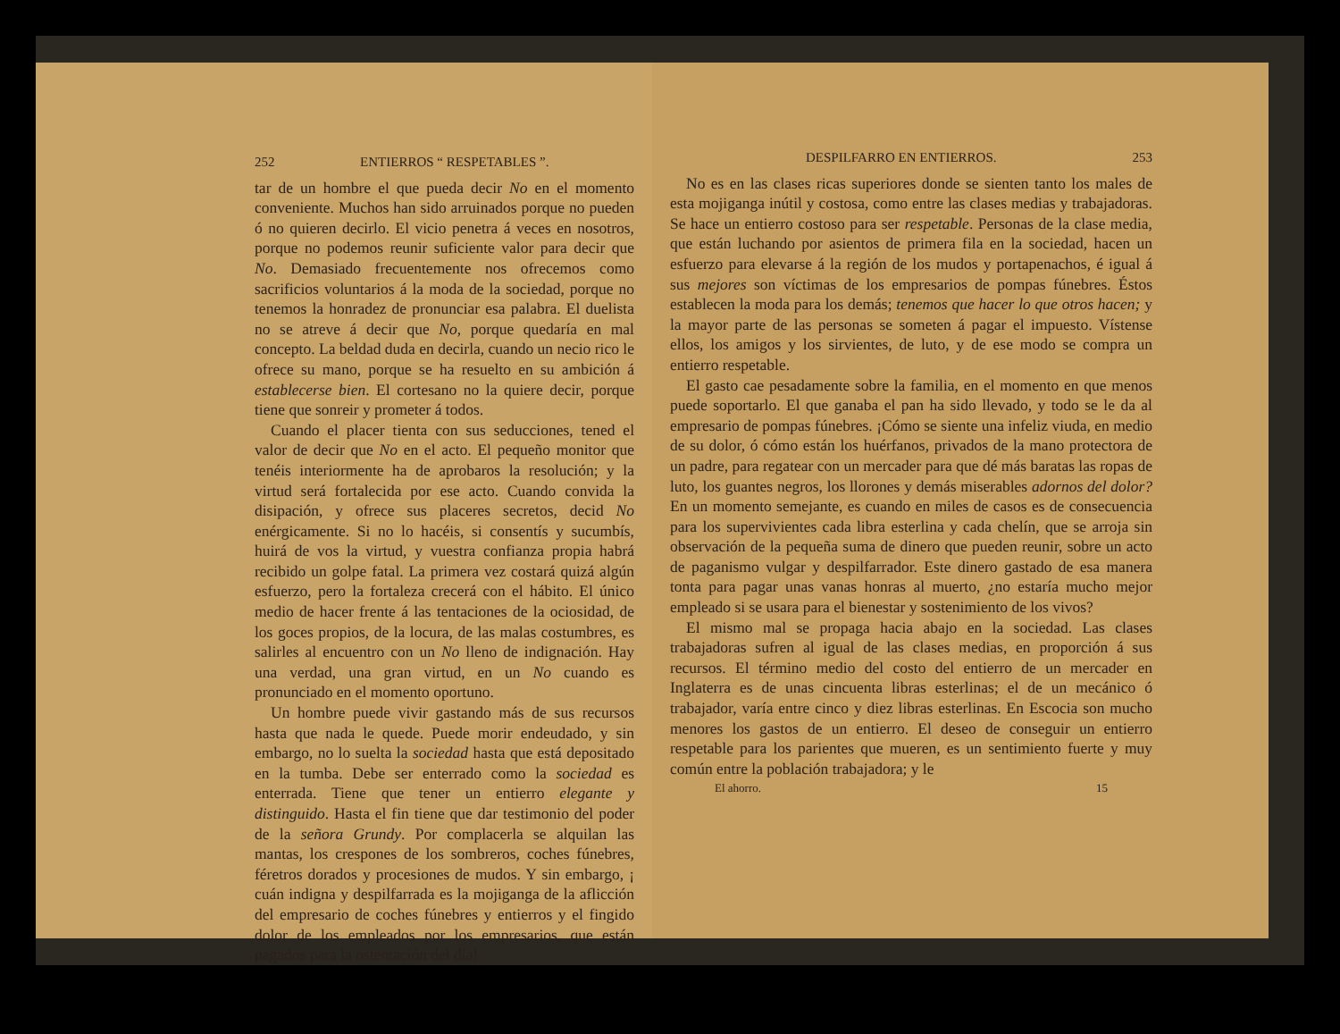252 ENTIERROS “ RESPETABLES ”.
tar de un hombre el que pueda decir No en el momento conveniente. Muchos han sido arruinados porque no pueden ó no quieren decirlo. El vicio penetra á veces en nosotros, porque no podemos reunir suficiente valor para decir que No. Demasiado frecuentemente nos ofrecemos como sacrificios voluntarios á la moda de la sociedad, porque no tenemos la honradez de pronunciar esa palabra. El duelista no se atreve á decir que No, porque quedaría en mal concepto. La beldad duda en decirla, cuando un necio rico le ofrece su mano, porque se ha resuelto en su ambición á establecerse bien. El cortesano no la quiere decir, porque tiene que sonreir y prometer á todos.
Cuando el placer tienta con sus seducciones, tened el valor de decir que No en el acto. El pequeño monitor que tenéis interiormente ha de aprobaros la resolución; y la virtud será fortalecida por ese acto. Cuando convida la disipación, y ofrece sus placeres secretos, decid No enérgicamente. Si no lo hacéis, si consentís y sucumbís, huirá de vos la virtud, y vuestra confianza propia habrá recibido un golpe fatal. La primera vez costará quizá algún esfuerzo, pero la fortaleza crecerá con el hábito. El único medio de hacer frente á las tentaciones de la ociosidad, de los goces propios, de la locura, de las malas costumbres, es salirles al encuentro con un No lleno de indignación. Hay una verdad, una gran virtud, en un No cuando es pronunciado en el momento oportuno.
Un hombre puede vivir gastando más de sus recursos hasta que nada le quede. Puede morir endeudado, y sin embargo, no lo suelta la sociedad hasta que está depositado en la tumba. Debe ser enterrado como la sociedad es enterrada. Tiene que tener un entierro elegante y distinguido. Hasta el fin tiene que dar testimonio del poder de la señora Grundy. Por complacerla se alquilan las mantas, los crespones de los sombreros, coches fúnebres, féretros dorados y procesiones de mudos. Y sin embargo, ¡ cuán indigna y despilfarrada es la mojiganga de la aflicción del empresario de coches fúnebres y entierros y el fingido dolor de los empleados por los empresarios, que están pagados para la ostentación del día!
DESPILFARRO EN ENTIERROS. 253
No es en las clases ricas superiores donde se sienten tanto los males de esta mojiganga inútil y costosa, como entre las clases medias y trabajadoras. Se hace un entierro costoso para ser respetable. Personas de la clase media, que están luchando por asientos de primera fila en la sociedad, hacen un esfuerzo para elevarse á la región de los mudos y portapenachos, é igual á sus mejores son víctimas de los empresarios de pompas fúnebres. Éstos establecen la moda para los demás; tenemos que hacer lo que otros hacen; y la mayor parte de las personas se someten á pagar el impuesto. Vístense ellos, los amigos y los sirvientes, de luto, y de ese modo se compra un entierro respetable.
El gasto cae pesadamente sobre la familia, en el momento en que menos puede soportarlo. El que ganaba el pan ha sido llevado, y todo se le da al empresario de pompas fúnebres. ¡Cómo se siente una infeliz viuda, en medio de su dolor, ó cómo están los huérfanos, privados de la mano protectora de un padre, para regatear con un mercader para que dé más baratas las ropas de luto, los guantes negros, los llorones y demás miserables adornos del dolor? En un momento semejante, es cuando en miles de casos es de consecuencia para los supervivientes cada libra esterlina y cada chelín, que se arroja sin observación de la pequeña suma de dinero que pueden reunir, sobre un acto de paganismo vulgar y despilfarrador. Este dinero gastado de esa manera tonta para pagar unas vanas honras al muerto, ¿no estaría mucho mejor empleado si se usara para el bienestar y sostenimiento de los vivos?
El mismo mal se propaga hacia abajo en la sociedad. Las clases trabajadoras sufren al igual de las clases medias, en proporción á sus recursos. El término medio del costo del entierro de un mercader en Inglaterra es de unas cincuenta libras esterlinas; el de un mecánico ó trabajador, varía entre cinco y diez libras esterlinas. En Escocia son mucho menores los gastos de un entierro. El deseo de conseguir un entierro respetable para los parientes que mueren, es un sentimiento fuerte y muy común entre la población trabajadora; y le
El ahorro. 15